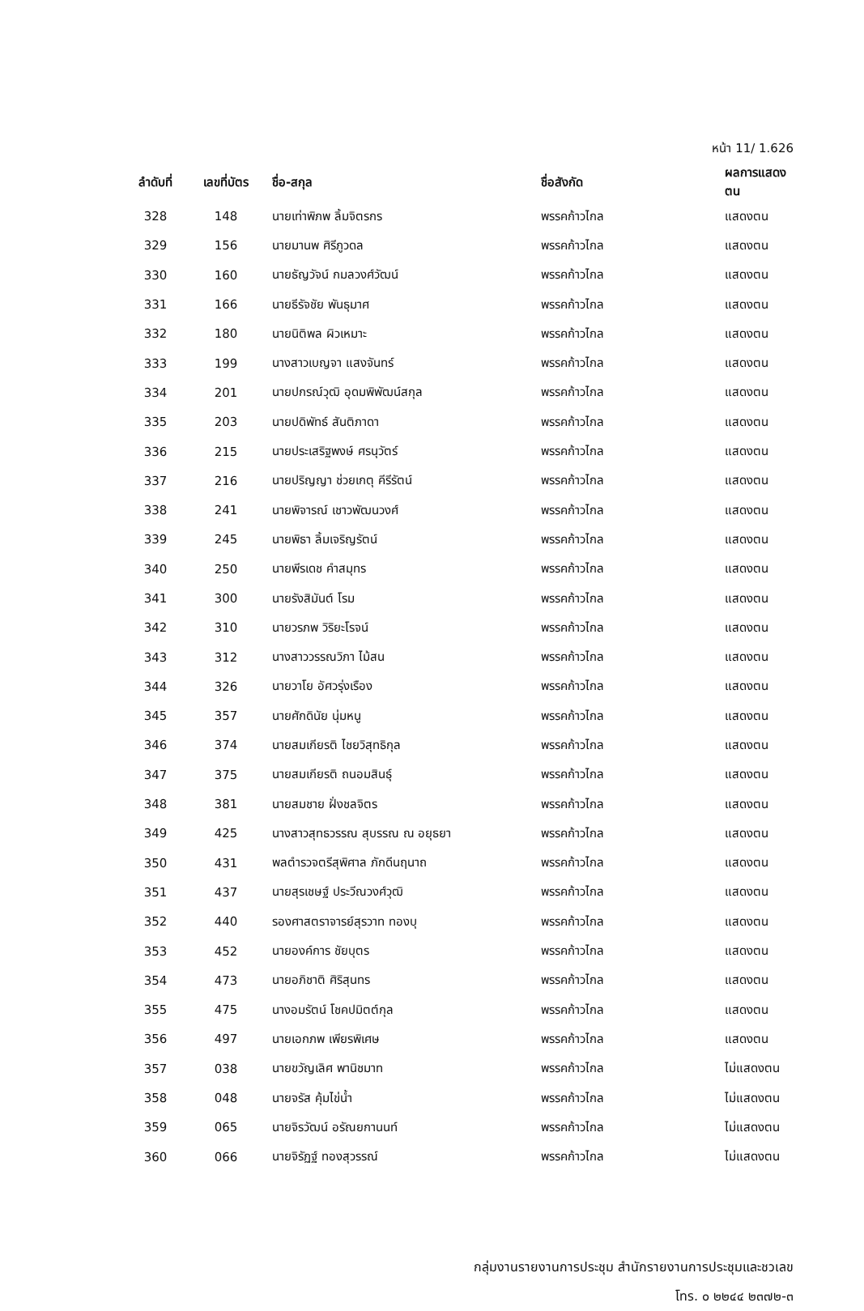หน้า 11/ 1.626
| ลำดับที่ | เลขที่บัตร | ชื่อ-สกุล | ชื่อสังกัด | ผลการแสดงตน |
| --- | --- | --- | --- | --- |
| 328 | 148 | นายเท่าพิภพ ลิ้มจิตรกร | พรรคก้าวไกล | แสดงตน |
| 329 | 156 | นายมานพ ศิรีภูวดล | พรรคก้าวไกล | แสดงตน |
| 330 | 160 | นายธัญวัจน์ กมลวงศ์วัฒน์ | พรรคก้าวไกล | แสดงตน |
| 331 | 166 | นายธีรัจชัย พันธุมาศ | พรรคก้าวไกล | แสดงตน |
| 332 | 180 | นายนิติพล ผิวเหมาะ | พรรคก้าวไกล | แสดงตน |
| 333 | 199 | นางสาวเบญจา แสงจันทร์ | พรรคก้าวไกล | แสดงตน |
| 334 | 201 | นายปกรณ์วุฒิ อุดมพิพัฒน์สกุล | พรรคก้าวไกล | แสดงตน |
| 335 | 203 | นายปดิพัทธ์ สันติภาดา | พรรคก้าวไกล | แสดงตน |
| 336 | 215 | นายประเสริฐพงษ์ ศรนุวัตร์ | พรรคก้าวไกล | แสดงตน |
| 337 | 216 | นายปริญญา ช่วยเกตุ คีรีรัตน์ | พรรคก้าวไกล | แสดงตน |
| 338 | 241 | นายพิจารณ์ เชาวพัฒนวงศ์ | พรรคก้าวไกล | แสดงตน |
| 339 | 245 | นายพิธา ลิ้มเจริญรัตน์ | พรรคก้าวไกล | แสดงตน |
| 340 | 250 | นายพีรเดช คำสมุทร | พรรคก้าวไกล | แสดงตน |
| 341 | 300 | นายรังสิมันต์ โรม | พรรคก้าวไกล | แสดงตน |
| 342 | 310 | นายวรภพ วิริยะโรจน์ | พรรคก้าวไกล | แสดงตน |
| 343 | 312 | นางสาววรรณวิภา ไม้สน | พรรคก้าวไกล | แสดงตน |
| 344 | 326 | นายวาโย อัศวรุ่งเรือง | พรรคก้าวไกล | แสดงตน |
| 345 | 357 | นายศักดินัย นุ่มหนู | พรรคก้าวไกล | แสดงตน |
| 346 | 374 | นายสมเกียรติ ไชยวิสุทธิกุล | พรรคก้าวไกล | แสดงตน |
| 347 | 375 | นายสมเกียรติ ถนอมสินธุ์ | พรรคก้าวไกล | แสดงตน |
| 348 | 381 | นายสมชาย ฝั่งชลจิตร | พรรคก้าวไกล | แสดงตน |
| 349 | 425 | นางสาวสุทธวรรณ สุบรรณ ณ อยุธยา | พรรคก้าวไกล | แสดงตน |
| 350 | 431 | พลตำรวจตรีสุพิศาล ภักดีนฤนาถ | พรรคก้าวไกล | แสดงตน |
| 351 | 437 | นายสุรเชษฐ์ ประวีณวงศ์วุฒิ | พรรคก้าวไกล | แสดงตน |
| 352 | 440 | รองศาสตราจารย์สุรวาท ทองบุ | พรรคก้าวไกล | แสดงตน |
| 353 | 452 | นายองค์การ ชัยบุตร | พรรคก้าวไกล | แสดงตน |
| 354 | 473 | นายอภิชาติ ศิริสุนทร | พรรคก้าวไกล | แสดงตน |
| 355 | 475 | นางอมรัตน์ โชคปมิตต์กุล | พรรคก้าวไกล | แสดงตน |
| 356 | 497 | นายเอกภพ เพียรพิเศษ | พรรคก้าวไกล | แสดงตน |
| 357 | 038 | นายขวัญเลิศ พานิชมาท | พรรคก้าวไกล | ไม่แสดงตน |
| 358 | 048 | นายจรัส คุ้มไข่น้ำ | พรรคก้าวไกล | ไม่แสดงตน |
| 359 | 065 | นายจิรวัฒน์ อรัณยกานนท์ | พรรคก้าวไกล | ไม่แสดงตน |
| 360 | 066 | นายจิรัฏฐ์ ทองสุวรรณ์ | พรรคก้าวไกล | ไม่แสดงตน |
กลุ่มงานรายงานการประชุม สำนักรายงานการประชุมและชวเลข
โทร. ๐ ๒๒๔๔ ๒๓๗๒-๓